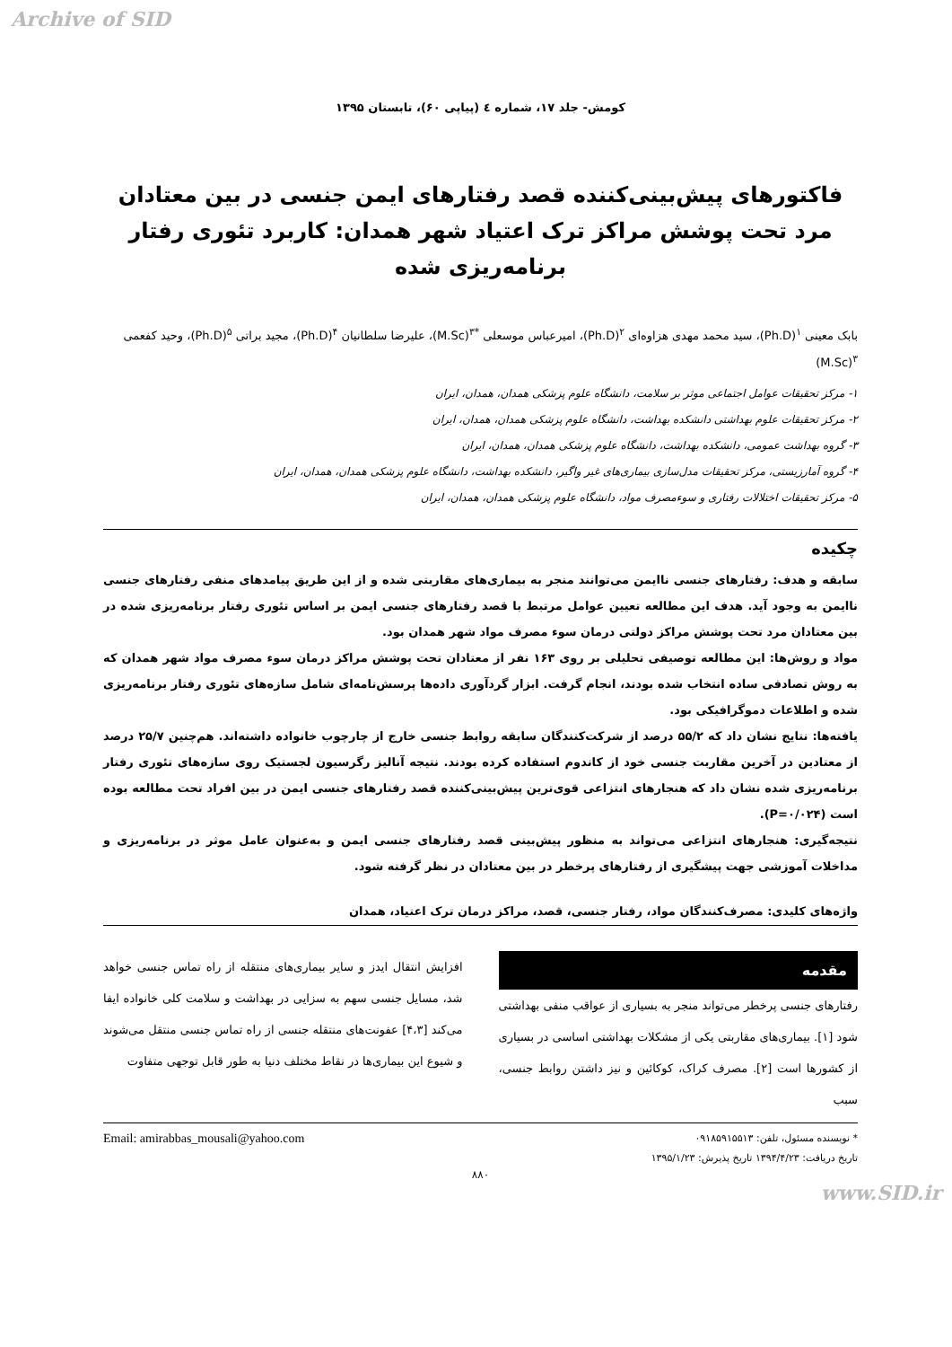Archive of SID
کومش- جلد ۱۷، شماره ٤ (پیاپی ۶۰)، تابستان ۱۳۹۵
فاکتورهای پیش‌بینی‌کننده قصد رفتارهای ایمن جنسی در بین معتادان مرد تحت پوشش مراکز ترک اعتیاد شهر همدان: کاربرد تئوری رفتار برنامه‌ریزی شده
بابک معینی <sup>۱</sup>(Ph.D)، سید محمد مهدی هزاوه‌ای <sup>۲</sup>(Ph.D)، امیرعباس موسعلی <sup>*۳</sup>(M.Sc)، علیرضا سلطانیان <sup>۴</sup>(Ph.D)، مجید براتی <sup>۵</sup>(Ph.D)، وحید کفعمی <sup>۳</sup>(M.Sc)
۱- مرکز تحقیقات عوامل اجتماعی موثر بر سلامت، دانشگاه علوم پزشکی همدان، همدان، ایران
۲- مرکز تحقیقات علوم بهداشتی دانشکده بهداشت، دانشگاه علوم پزشکی همدان، همدان، ایران
۳- گروه بهداشت عمومی، دانشکده بهداشت، دانشگاه علوم پزشکی همدان، همدان، ایران
۴- گروه آمارزیستی، مرکز تحقیقات مدل‌سازی بیماری‌های غیر واگیر، دانشکده بهداشت، دانشگاه علوم پزشکی همدان، همدان، ایران
۵- مرکز تحقیقات اختلالات رفتاری و سوءمصرف مواد، دانشگاه علوم پزشکی همدان، همدان، ایران
چکیده
سابقه و هدف: رفتارهای جنسی ناایمن می‌توانند منجر به بیماری‌های مقاربتی شده و از این طریق پیامدهای منفی رفتارهای جنسی ناایمن به وجود آید. هدف این مطالعه تعیین عوامل مرتبط با قصد رفتارهای جنسی ایمن بر اساس تئوری رفتار برنامه‌ریزی شده در بین معتادان مرد تحت پوشش مراکز دولتی درمان سوء مصرف مواد شهر همدان بود.
مواد و روش‌ها: این مطالعه توصیفی تحلیلی بر روی ۱۶۳ نفر از معتادان تحت پوشش مراکز درمان سوء مصرف مواد شهر همدان که به روش تصادفی ساده انتخاب شده بودند، انجام گرفت. ابزار گردآوری داده‌ها پرسش‌نامه‌ای شامل سازه‌های تئوری رفتار برنامه‌ریزی شده و اطلاعات دموگرافیکی بود.
یافته‌ها: نتایج نشان داد که ۵۵/۲ درصد از شرکت‌کنندگان سابقه روابط جنسی خارج از چارچوب خانواده داشته‌اند. هم‌چنین ۲۵/۷ درصد از معتادین در آخرین مقاربت جنسی خود از کاندوم استفاده کرده بودند. نتیجه آنالیز رگرسیون لجستیک روی سازه‌های تئوری رفتار برنامه‌ریزی شده نشان داد که هنجارهای انتزاعی قوی‌ترین پیش‌بینی‌کننده قصد رفتارهای جنسی ایمن در بین افراد تحت مطالعه بوده است (P=۰/۰۲۴).
نتیجه‌گیری: هنجارهای انتزاعی می‌تواند به منظور پیش‌بینی قصد رفتارهای جنسی ایمن و به‌عنوان عامل موثر در برنامه‌ریزی و مداخلات آموزشی جهت پیشگیری از رفتارهای پرخطر در بین معتادان در نظر گرفته شود.
واژه‌های کلیدی: مصرف‌کنندگان مواد، رفتار جنسی، قصد، مراکز درمان ترک اعتیاد، همدان
مقدمه
رفتارهای جنسی پرخطر می‌تواند منجر به بسیاری از عواقب منفی بهداشتی شود [۱]. بیماری‌های مقاربتی یکی از مشکلات بهداشتی اساسی در بسیاری از کشورها است [۲]. مصرف کراک، کوکائین و نیز داشتن روابط جنسی، سبب
افزایش انتقال ایدز و سایر بیماری‌های منتقله از راه تماس جنسی خواهد شد، مسایل جنسی سهم به سزایی در بهداشت و سلامت کلی خانواده ایفا می‌کند [۴،۳] عفونت‌های منتقله جنسی از راه تماس جنسی منتقل می‌شوند و شیوع این بیماری‌ها در نقاط مختلف دنیا به طور قابل توجهی متفاوت
* نویسنده مسئول، تلفن: ۰۹۱۸۵۹۱۵۵۱۳
تاریخ دریافت: ۱۳۹۴/۴/۲۳ تاریخ پذیرش: ۱۳۹۵/۱/۲۳
Email: amirabbas_mousali@yahoo.com
۸۸۰
www.SID.ir